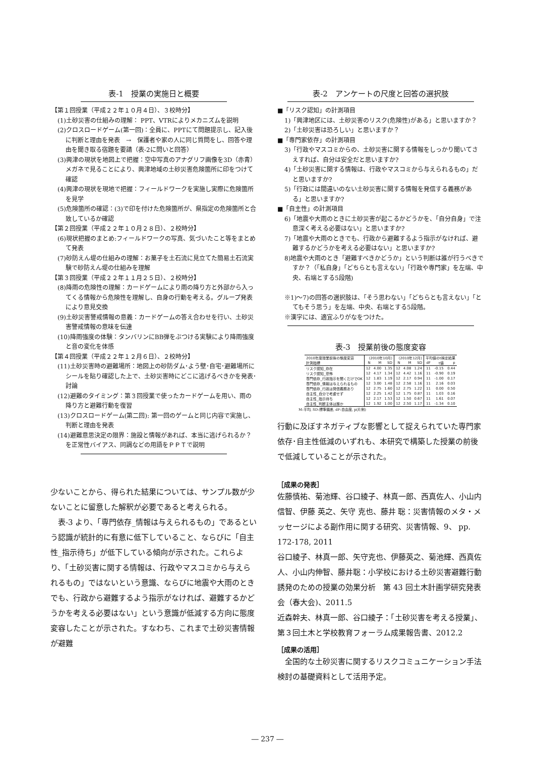表-1　授業の実施日と概要
【第１回授業（平成２２年１０月４日）、３校時分】
(1)土砂災害の仕組みの理解： PPT、VTRによりメカニズムを説明
(2)クロスロードゲーム(第一回)：全員に、PPTにて問題提示し、記入後に判断と理由を発表　→　保護者や家の人に同じ質問をし、回答や理由を聞き取る宿題を要請（表-2に問いと回答）
(3)興津の現状を地図上で把握：空中写真のアナグリフ画像を3D（赤青）メガネで見ることにより、興津地域の土砂災害危険箇所に印をつけて確認
(4)興津の現状を現地で把握：フィールドワークを実施し実際に危険箇所を見学
(5)危険箇所の確認：(3)で印を付けた危険箇所が、県指定の危険箇所と合致しているか確認
【第２回授業（平成２２年１０月２８日）、２校時分】
(6)現状把握のまとめ:フィールドワークの写真、気づいたこと等をまとめて発表
(7)砂防えん堤の仕組みの理解：お菓子を土石流に見立てた簡易土石流実験で砂防えん堤の仕組みを理解
【第３回授業（平成２２年１１月２５日）、２校時分】
(8)降雨の危険性の理解：カードゲームにより雨の降り方と外部から入ってくる情報から危険性を理解し、自身の行動を考える。グループ発表により意見交換
(9)土砂災害警戒情報の意義：カードゲームの答え合わせを行い、土砂災害警戒情報の意味を伝達
(10)降雨強度の体験：タンバリンにBB弾をぶつける実験により降雨強度と音の変化を体感
【第４回授業（平成２２年１２月６日）、２校時分】
(11)土砂災害時の避難場所：地図上の砂防ダム･よう壁･自宅･避難場所にシールを貼り確認した上で、土砂災害時にどこに逃げるべきかを発表･討論
(12)避難のタイミング：第３回授業で使ったカードゲームを用い、雨の降り方と避難行動を復習
(13)クロスロードゲーム(第二回): 第一回のゲームと同じ内容で実施し、判断と理由を発表
(14)避難意思決定の限界：施設と情報があれば、本当に逃げられるか？を正常性バイアス、同調などの用語をＰＰＴで説明
少ないことから、得られた結果については、サンプル数が少ないことに留意した解釈が必要であると考えられる。
　表-3 より、「専門依存_情報は与えられるもの」であるという認識が統計的に有意に低下していること、ならびに「自主性_指示待ち」が低下している傾向が示された。これらより、「土砂災害に関する情報は、行政やマスコミから与えられるもの」ではないという意識、ならびに地震や大雨のときでも、行政から避難するよう指示がなければ、避難するかどうかを考える必要はない」という意識が低減する方向に態度変容したことが示された。すなわち、これまで土砂災害情報が避難
表-2　アンケートの尺度と回答の選択肢
■「リスク認知」の計測項目
1)「興津地区には、土砂災害のリスク(危険性)がある」と思いますか？
2)「土砂災害は恐ろしい」と思いますか？
■「専門家依存」の計測項目
3)「行政やマスコミからの、土砂災害に関する情報をしっかり聞いてさえすれば、自分は安全だと思いますか?
4)「土砂災害に関する情報は、行政やマスコミから与えられるもの」だと思いますか?
5)「行政には間違いのない土砂災害に関する情報を発信する義務がある」と思いますか?
■「自主性」の計測項目
6)「地震や大雨のときに土砂災害が起こるかどうかを、「自分自身」で注意深く考える必要はない」と思いますか?
7)「地震や大雨のときでも、行政から避難するよう指示がなければ、避難するかどうかを考える必要はない」と思いますか?
8)地震や大雨のとき「避難すべきかどうか」という判断は誰が行うべきですか？（「私自身」「どちらとも言えない」「行政や専門家」を左端、中央、右端とする5段階)
※1)～7)の回答の選択肢は、「そう思わない」「どちらとも言えない」「とてもそう思う」を左端、中央、右端とする5段階。
※漢字には、適宜ふりがなをつけた。
表-3　授業前後の態度変容
| 2010年度授業前後の態度変容 | (2010年10月) | | | (2010年12月) | | | 平均値のt検定結果 | | |
| --- | --- | --- | --- | --- | --- | --- | --- | --- | --- |
| 計測指標 | N | M | SD | N | M | SD | dF | t値 | p |
| リスク認知_存在 | 12 | 4.00 | 1.35 | 12 | 4.08 | 1.24 | 11 | -0.15 | 0.44 |
| リスク認知_恐怖 | 12 | 4.17 | 1.34 | 12 | 4.42 | 1.16 | 11 | -0.90 | 0.19 |
| 専門依存_行政指示を聞くだけでOK | 12 | 1.83 | 1.19 | 12 | 2.17 | 0.94 | 11 | -1.00 | 0.17 |
| 専門依存_情報は与えられるもの | 12 | 3.00 | 1.48 | 12 | 2.58 | 1.16 | 11 | 2.16 | 0.03 |
| 専門依存_行政は発信義務あり | 12 | 2.75 | 1.60 | 12 | 2.75 | 1.22 | 11 | 0.00 | 0.50 |
| 自主性_自分で考慮せず | 12 | 2.25 | 1.42 | 12 | 1.75 | 0.87 | 11 | 1.03 | 0.16 |
| 自主性_指示待ち | 12 | 2.17 | 1.53 | 12 | 1.50 | 0.67 | 11 | 1.61 | 0.07 |
| 自主性_判断主体は誰か | 12 | 1.92 | 1.00 | 12 | 2.50 | 1.17 | 11 | -1.34 | 0.10 |
M:平均, SD:標準偏差, dF:自由度, p(片側)
行動に及ぼすネガティブな影響として捉えられていた専門家依存･自主性低減のいずれも、本研究で構築した授業の前後で低減していることが示された。
［成果の発表］
佐藤慎祐、菊池輝、谷口綾子、林真一郎、西真佐人、小山内 信智、伊藤 英之、矢守 克也、藤井 聡：災害情報のメタ・メッセージによる副作用に関する研究、災害情報、9、 pp. 172-178, 2011
谷口綾子、林真一郎、矢守克也、伊藤英之、菊池輝、西真佐人、小山内伸智、藤井聡：小学校における土砂災害避難行動誘発のための授業の効果分析　第 43 回土木計画学研究発表会（春大会)、2011.5
近森幹夫、林真一郎、谷口綾子：「土砂災害を考える授業」、第３回土木と学校教育フォーラム成果報告書、2012.2
［成果の活用］
　全国的な土砂災害に関するリスクコミュニケーション手法検討の基礎資料として活用予定。
― 237 ―